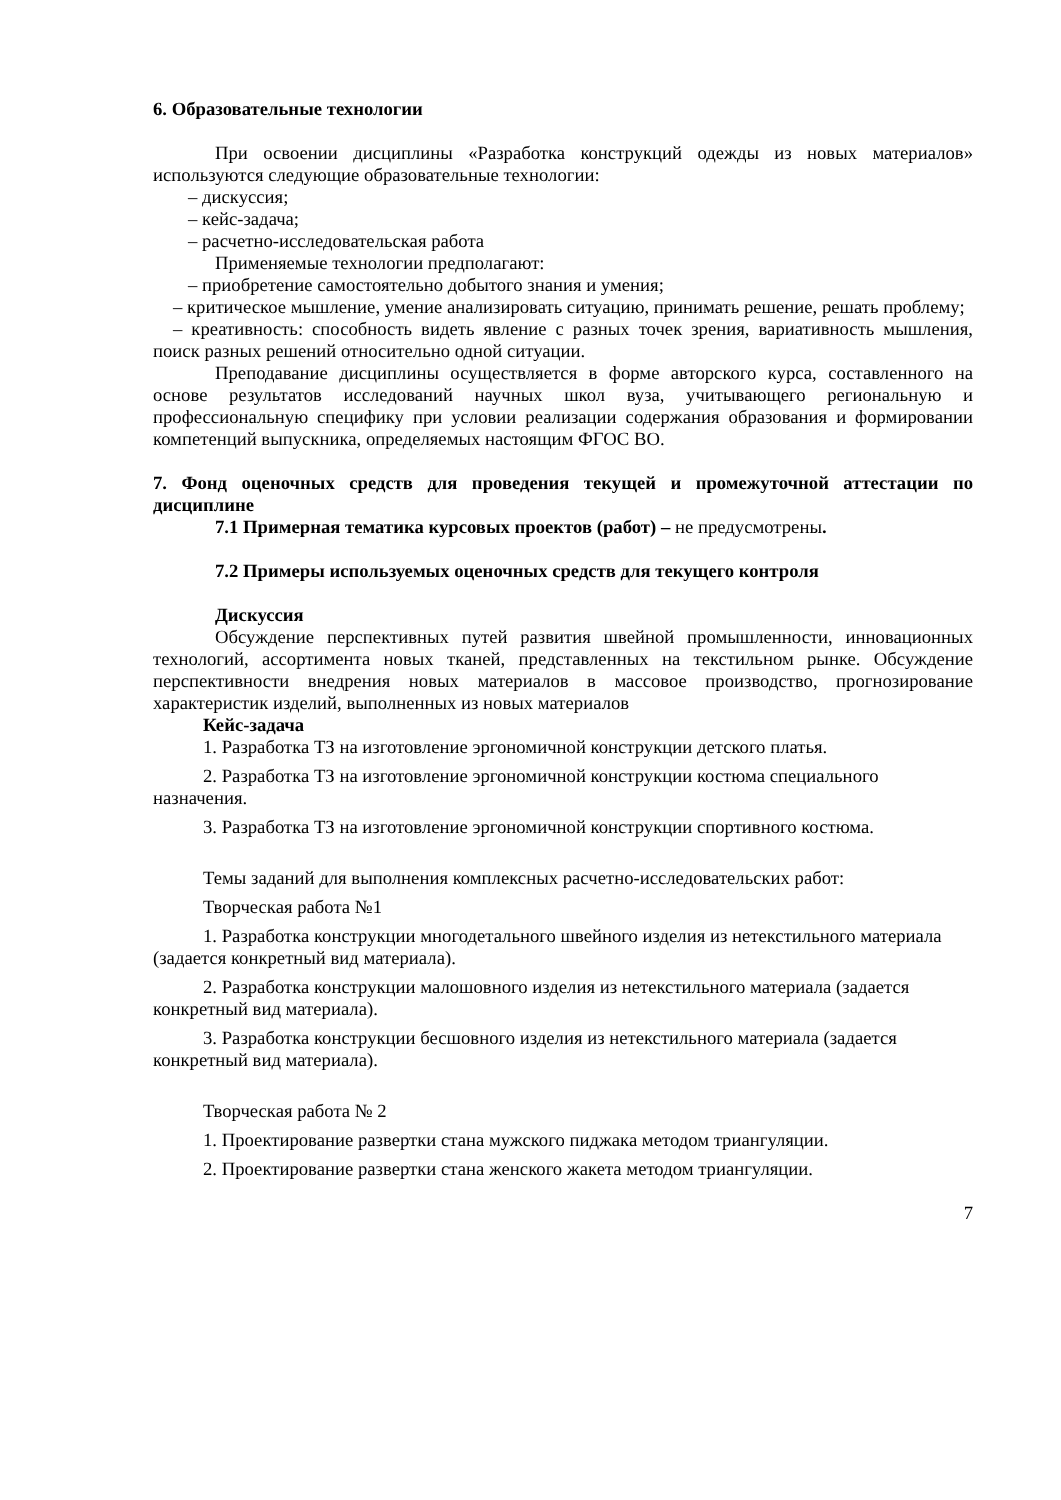6. Образовательные технологии
При освоении дисциплины «Разработка конструкций одежды из новых материалов» используются следующие образовательные технологии:
– дискуссия;
– кейс-задача;
– расчетно-исследовательская работа
Применяемые технологии предполагают:
– приобретение самостоятельно добытого знания и умения;
– критическое мышление, умение анализировать ситуацию, принимать решение, решать проблему;
– креативность: способность видеть явление с разных точек зрения, вариативность мышления, поиск разных решений относительно одной ситуации.
Преподавание дисциплины осуществляется в форме авторского курса, составленного на основе результатов исследований научных школ вуза, учитывающего региональную и профессиональную специфику при условии реализации содержания образования и формировании компетенций выпускника, определяемых настоящим ФГОС ВО.
7. Фонд оценочных средств для проведения текущей и промежуточной аттестации по дисциплине
7.1 Примерная тематика курсовых проектов (работ) – не предусмотрены.
7.2 Примеры используемых оценочных средств для текущего контроля
Дискуссия
Обсуждение перспективных путей развития швейной промышленности, инновационных технологий, ассортимента новых тканей, представленных на текстильном рынке. Обсуждение перспективности внедрения новых материалов в массовое производство, прогнозирование характеристик изделий, выполненных из новых материалов
Кейс-задача
1. Разработка ТЗ на изготовление эргономичной конструкции детского платья.
2. Разработка ТЗ на изготовление эргономичной конструкции костюма специального назначения.
3. Разработка ТЗ на изготовление эргономичной конструкции спортивного костюма.
Темы заданий для выполнения комплексных расчетно-исследовательских работ:
Творческая работа №1
1. Разработка конструкции многодетального швейного изделия из нетекстильного материала (задается конкретный вид материала).
2. Разработка конструкции малошовного изделия из нетекстильного материала (задается конкретный вид материала).
3. Разработка конструкции бесшовного изделия из нетекстильного материала (задается конкретный вид материала).
Творческая работа № 2
1. Проектирование развертки стана мужского пиджака методом триангуляции.
2. Проектирование развертки стана женского жакета методом триангуляции.
7